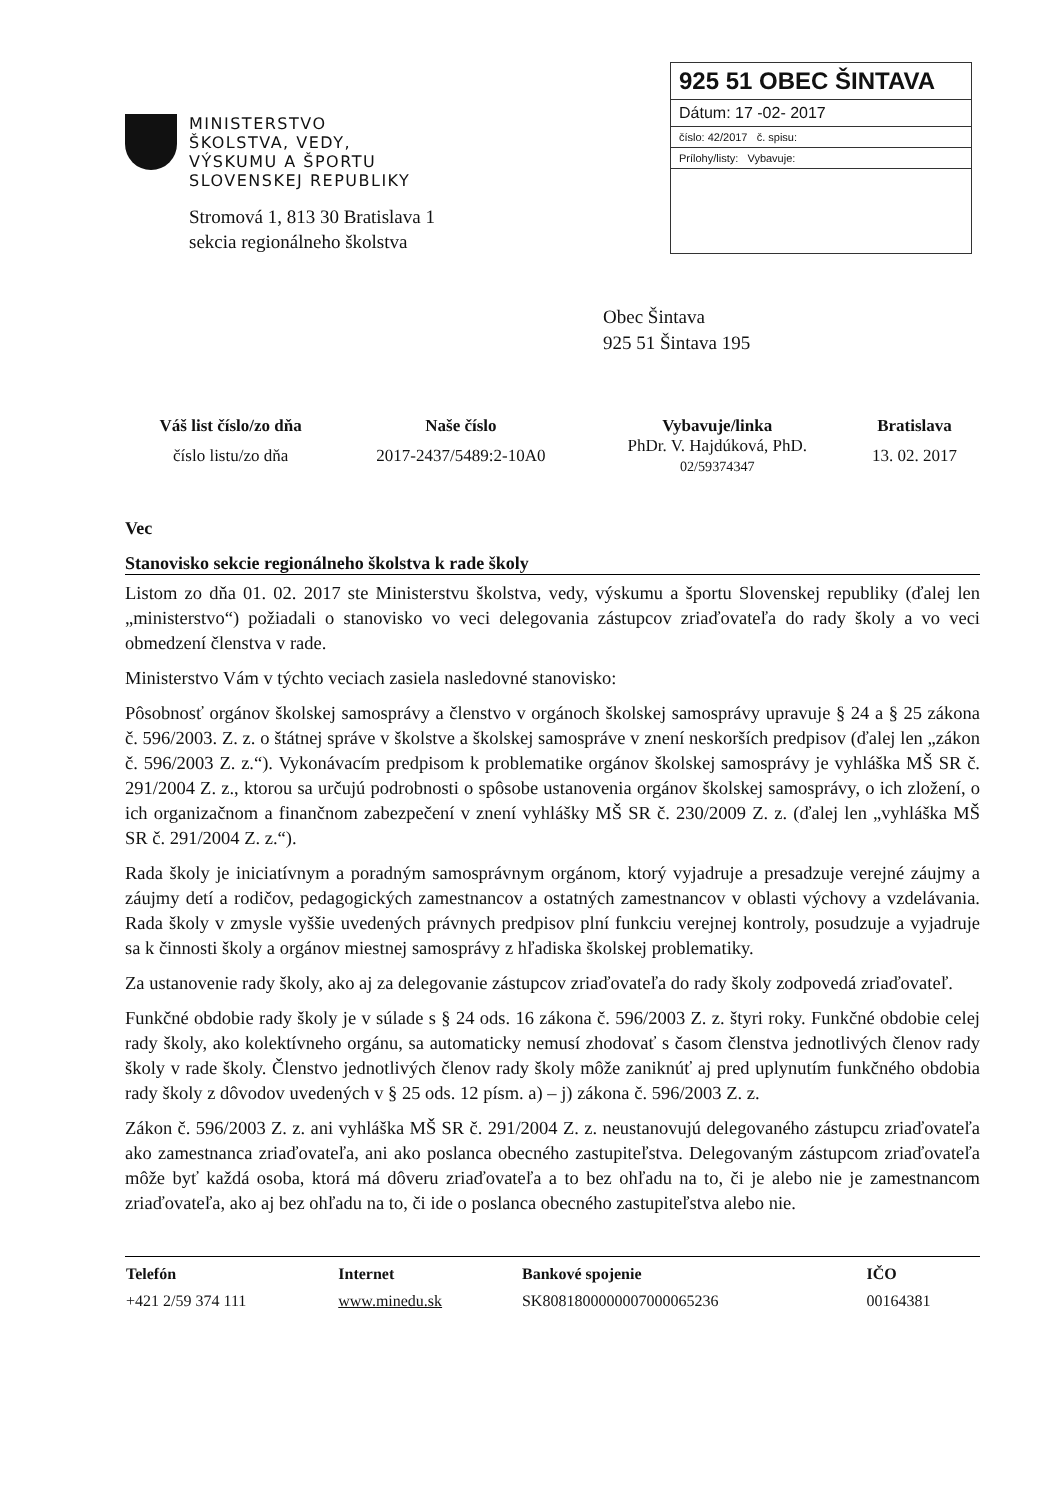MINISTERSTVO
ŠKOLSTVA, VEDY,
VÝSKUMU A ŠPORTU
SLOVENSKEJ REPUBLIKY
Stromová 1, 813 30 Bratislava 1
sekcia regionálneho školstva
925 51 OBEC ŠINTAVA
Dátum: 17 -02- 2017
číslo: 42/2017 č. spisu:
Prílohy/listy: Vybavuje:
Obec Šintava
925 51 Šintava 195
| Váš list číslo/zo dňa | Naše číslo | Vybavuje/linka | Bratislava |
| --- | --- | --- | --- |
| číslo listu/zo dňa | 2017-2437/5489:2-10A0 | PhDr. V. Hajdúková, PhD. 02/59374347 | 13. 02. 2017 |
Vec
Stanovisko sekcie regionálneho školstva k rade školy
Listom zo dňa 01. 02. 2017 ste Ministerstvu školstva, vedy, výskumu a športu Slovenskej republiky (ďalej len „ministerstvo“) požiadali o stanovisko vo veci delegovania zástupcov zriaďovateľa do rady školy a vo veci obmedzení členstva v rade.
Ministerstvo Vám v týchto veciach zasiela nasledovné stanovisko:
Pôsobnosť orgánov školskej samosprávy a členstvo v orgánoch školskej samosprávy upravuje § 24 a § 25 zákona č. 596/2003. Z. z. o štátnej správe v školstve a školskej samospráve v znení neskorších predpisov (ďalej len „zákon č. 596/2003 Z. z.“). Vykonávacím predpisom k problematike orgánov školskej samosprávy je vyhláška MŠ SR č. 291/2004 Z. z., ktorou sa určujú podrobnosti o spôsobe ustanovenia orgánov školskej samosprávy, o ich zložení, o ich organizačnom a finančnom zabezpečení v znení vyhlášky MŠ SR č. 230/2009 Z. z. (ďalej len „vyhláška MŠ SR č. 291/2004 Z. z.“).
Rada školy je iniciatívnym a poradným samosprávnym orgánom, ktorý vyjadruje a presadzuje verejné záujmy a záujmy detí a rodičov, pedagogických zamestnancov a ostatných zamestnancov v oblasti výchovy a vzdelávania. Rada školy v zmysle vyššie uvedených právnych predpisov plní funkciu verejnej kontroly, posudzuje a vyjadruje sa k činnosti školy a orgánov miestnej samosprávy z hľadiska školskej problematiky.
Za ustanovenie rady školy, ako aj za delegovanie zástupcov zriaďovateľa do rady školy zodpovedá zriaďovateľ.
Funkčné obdobie rady školy je v súlade s § 24 ods. 16 zákona č. 596/2003 Z. z. štyri roky. Funkčné obdobie celej rady školy, ako kolektívneho orgánu, sa automaticky nemusí zhodovať s časom členstva jednotlivých členov rady školy v rade školy. Členstvo jednotlivých členov rady školy môže zaniknúť aj pred uplynutím funkčného obdobia rady školy z dôvodov uvedených v § 25 ods. 12 písm. a) – j) zákona č. 596/2003 Z. z.
Zákon č. 596/2003 Z. z. ani vyhláška MŠ SR č. 291/2004 Z. z. neustanovujú delegovaného zástupcu zriaďovateľa ako zamestnanca zriaďovateľa, ani ako poslanca obecného zastupiteľstva. Delegovaným zástupcom zriaďovateľa môže byť každá osoba, ktorá má dôveru zriaďovateľa a to bez ohľadu na to, či je alebo nie je zamestnancom zriaďovateľa, ako aj bez ohľadu na to, či ide o poslanca obecného zastupiteľstva alebo nie.
| Telefón | Internet | Bankové spojenie | IČO |
| --- | --- | --- | --- |
| +421 2/59 374 111 | www.minedu.sk | SK8081800000007000065236 | 00164381 |